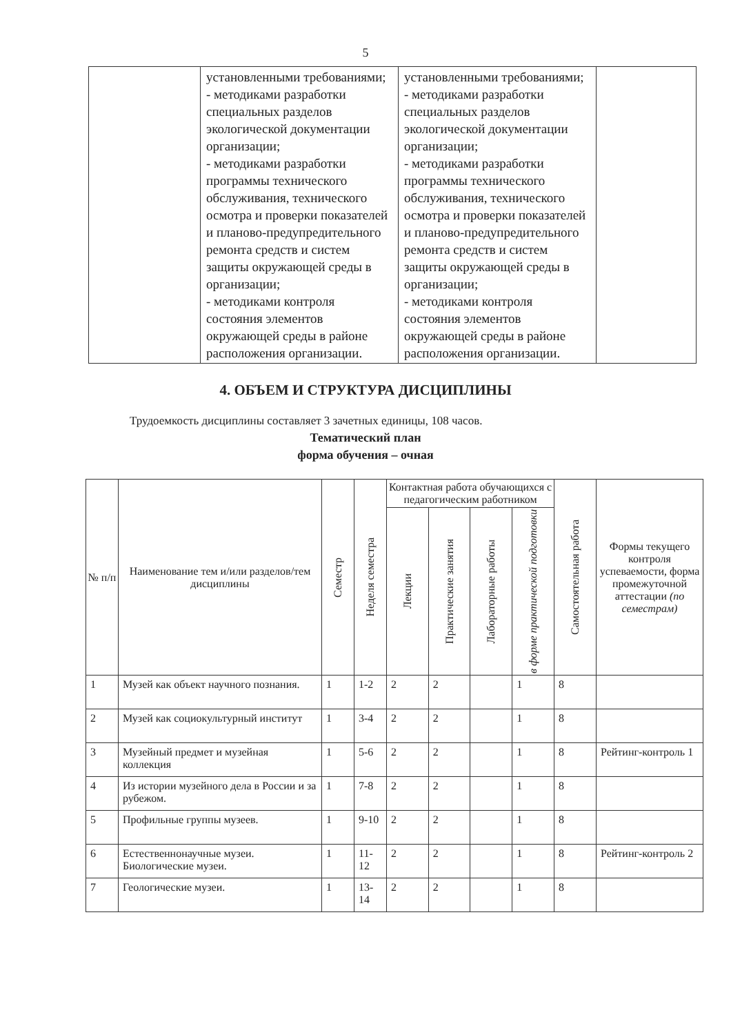5
| | установленными требованиями; - методиками разработки специальных разделов экологической документации организации; - методиками разработки программы технического обслуживания, технического осмотра и проверки показателей и планово-предупредительного ремонта средств и систем защиты окружающей среды в организации; - методиками контроля состояния элементов окружающей среды в районе расположения организации. | установленными требованиями; - методиками разработки специальных разделов экологической документации организации; - методиками разработки программы технического обслуживания, технического осмотра и проверки показателей и планово-предупредительного ремонта средств и систем защиты окружающей среды в организации; - методиками контроля состояния элементов окружающей среды в районе расположения организации. | |
4. ОБЪЕМ И СТРУКТУРА ДИСЦИПЛИНЫ
Трудоемкость дисциплины составляет 3 зачетных единицы, 108 часов.
Тематический план
форма обучения – очная
| № п/п | Наименование тем и/или разделов/тем дисциплины | Семестр | Неделя семестра | Контактная работа обучающихся с педагогическим работником | | | | Самостоятельная работа | Формы текущего контроля успеваемости, форма промежуточной аттестации (по семестрам) |
| --- | --- | --- | --- | --- | --- | --- | --- | --- | --- |
| | | | | Лекции | Практические занятия | Лабораторные работы | в форме практической подготовки | | |
| 1 | Музей как объект научного познания. | 1 | 1-2 | 2 | 2 | | 1 | 8 | |
| 2 | Музей как социокультурный институт | 1 | 3-4 | 2 | 2 | | 1 | 8 | |
| 3 | Музейный предмет и музейная коллекция | 1 | 5-6 | 2 | 2 | | 1 | 8 | Рейтинг-контроль 1 |
| 4 | Из истории музейного дела в России и за рубежом. | 1 | 7-8 | 2 | 2 | | 1 | 8 | |
| 5 | Профильные группы музеев. | 1 | 9-10 | 2 | 2 | | 1 | 8 | |
| 6 | Естественнонаучные музеи. Биологические музеи. | 1 | 11-12 | 2 | 2 | | 1 | 8 | Рейтинг-контроль 2 |
| 7 | Геологические музеи. | 1 | 13-14 | 2 | 2 | | 1 | 8 | |